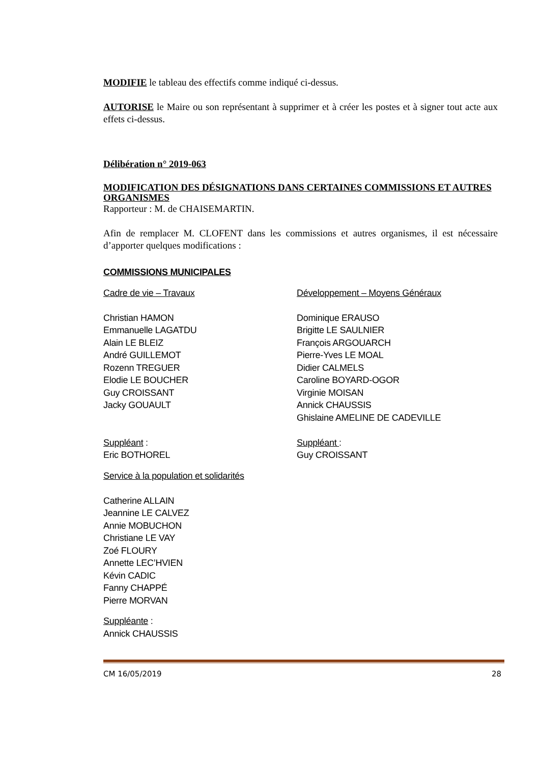MODIFIE le tableau des effectifs comme indiqué ci-dessus.
AUTORISE le Maire ou son représentant à supprimer et à créer les postes et à signer tout acte aux effets ci-dessus.
Délibération n° 2019-063
MODIFICATION DES DÉSIGNATIONS DANS CERTAINES COMMISSIONS ET AUTRES ORGANISMES
Rapporteur : M. de CHAISEMARTIN.
Afin de remplacer M. CLOFENT dans les commissions et autres organismes, il est nécessaire d’apporter quelques modifications :
COMMISSIONS MUNICIPALES
Cadre de vie – Travaux
Christian HAMON
Emmanuelle LAGATDU
Alain LE BLEIZ
André GUILLEMOT
Rozenn TREGUER
Elodie LE BOUCHER
Guy CROISSANT
Jacky GOUAULT
Suppléant :
Eric BOTHOREL
Développement – Moyens Généraux
Dominique ERAUSO
Brigitte LE SAULNIER
François ARGOUARCH
Pierre-Yves LE MOAL
Didier CALMELS
Caroline BOYARD-OGOR
Virginie MOISAN
Annick CHAUSSIS
Ghislaine AMELINE DE CADEVILLE
Suppléant :
Guy CROISSANT
Service à la population et solidarités
Catherine ALLAIN
Jeannine LE CALVEZ
Annie MOBUCHON
Christiane LE VAY
Zoé FLOURY
Annette LEC’HVIEN
Kévin CADIC
Fanny CHAPPÉ
Pierre MORVAN
Suppléante :
Annick CHAUSSIS
CM 16/05/2019 28